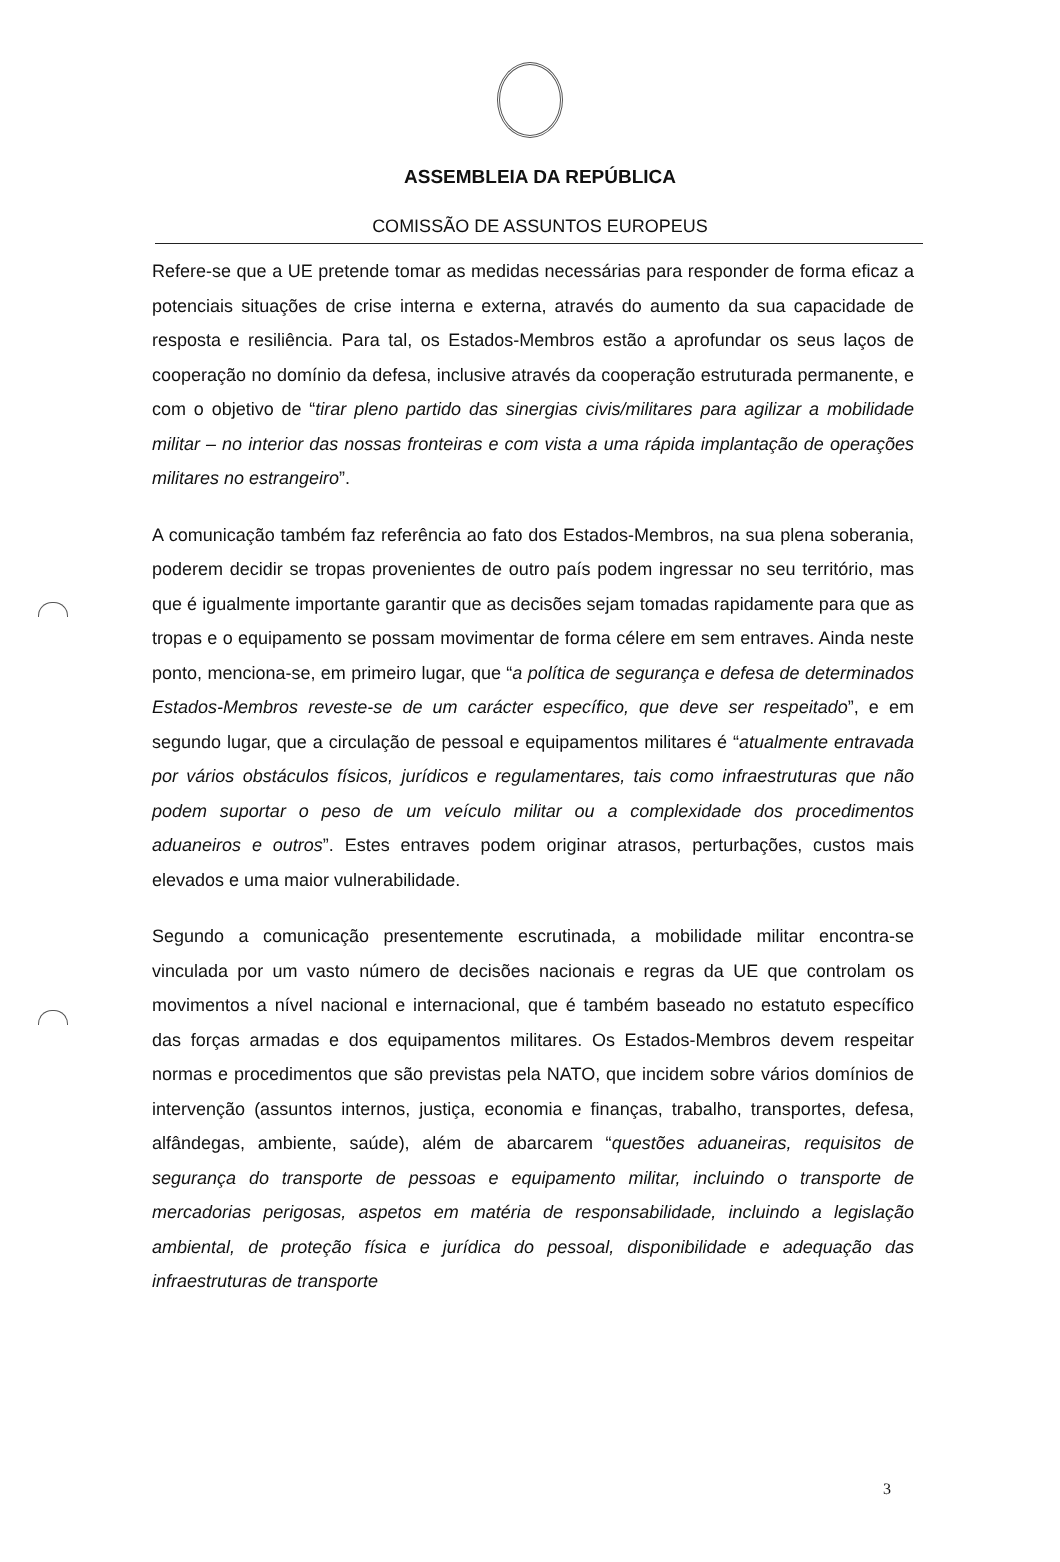ASSEMBLEIA DA REPÚBLICA
COMISSÃO DE ASSUNTOS EUROPEUS
Refere-se que a UE pretende tomar as medidas necessárias para responder de forma eficaz a potenciais situações de crise interna e externa, através do aumento da sua capacidade de resposta e resiliência. Para tal, os Estados-Membros estão a aprofundar os seus laços de cooperação no domínio da defesa, inclusive através da cooperação estruturada permanente, e com o objetivo de “tirar pleno partido das sinergias civis/militares para agilizar a mobilidade militar – no interior das nossas fronteiras e com vista a uma rápida implantação de operações militares no estrangeiro”.
A comunicação também faz referência ao fato dos Estados-Membros, na sua plena soberania, poderem decidir se tropas provenientes de outro país podem ingressar no seu território, mas que é igualmente importante garantir que as decisões sejam tomadas rapidamente para que as tropas e o equipamento se possam movimentar de forma célere em sem entraves. Ainda neste ponto, menciona-se, em primeiro lugar, que “a política de segurança e defesa de determinados Estados-Membros reveste-se de um carácter específico, que deve ser respeitado”, e em segundo lugar, que a circulação de pessoal e equipamentos militares é “atualmente entravada por vários obstáculos físicos, jurídicos e regulamentares, tais como infraestruturas que não podem suportar o peso de um veículo militar ou a complexidade dos procedimentos aduaneiros e outros”. Estes entraves podem originar atrasos, perturbações, custos mais elevados e uma maior vulnerabilidade.
Segundo a comunicação presentemente escrutinada, a mobilidade militar encontra-se vinculada por um vasto número de decisões nacionais e regras da UE que controlam os movimentos a nível nacional e internacional, que é também baseado no estatuto específico das forças armadas e dos equipamentos militares. Os Estados-Membros devem respeitar normas e procedimentos que são previstas pela NATO, que incidem sobre vários domínios de intervenção (assuntos internos, justiça, economia e finanças, trabalho, transportes, defesa, alfândegas, ambiente, saúde), além de abarcarem “questões aduaneiras, requisitos de segurança do transporte de pessoas e equipamento militar, incluindo o transporte de mercadorias perigosas, aspetos em matéria de responsabilidade, incluindo a legislação ambiental, de proteção física e jurídica do pessoal, disponibilidade e adequação das infraestruturas de transporte
3